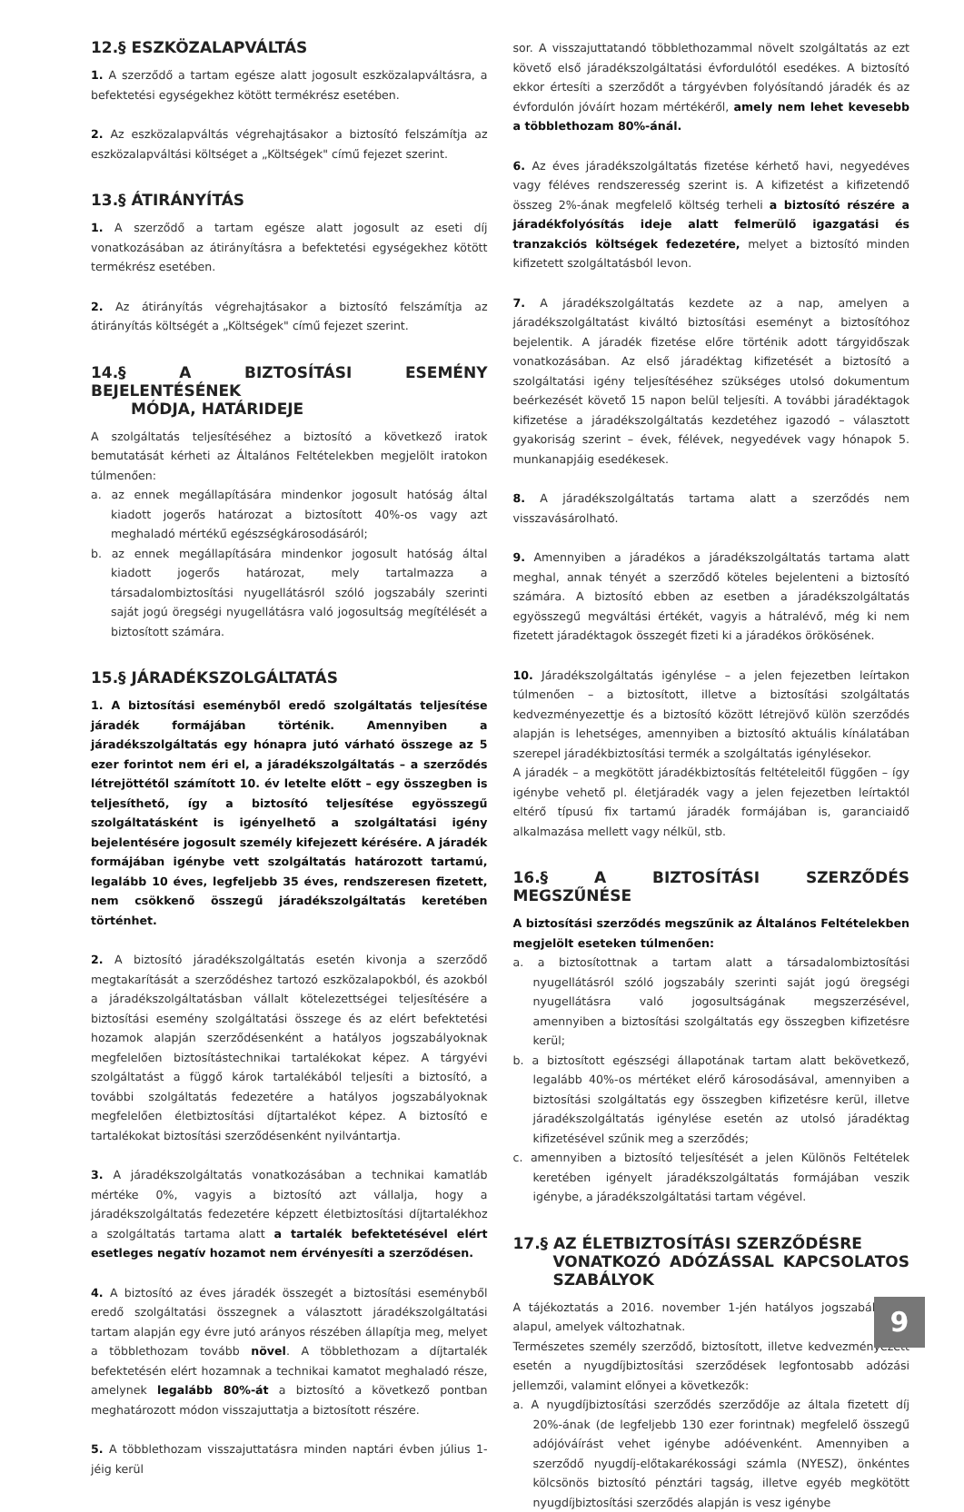12.§ ESZKÖZALAPVÁLTÁS
1. A szerződő a tartam egésze alatt jogosult eszközalapváltásra, a befektetési egységekhez kötött termékrész esetében.
2. Az eszközalapváltás végrehajtásakor a biztosító felszámítja az eszközalapváltási költséget a „Költségek" című fejezet szerint.
13.§ ÁTIRÁNYÍTÁS
1. A szerződő a tartam egésze alatt jogosult az eseti díj vonatkozásában az átirányításra a befektetési egységekhez kötött termékrész esetében.
2. Az átirányítás végrehajtásakor a biztosító felszámítja az átirányítás költségét a „Költségek" című fejezet szerint.
14.§ A BIZTOSÍTÁSI ESEMÉNY BEJELENTÉSÉNEK
MÓDJA, HATÁRIDEJE
A szolgáltatás teljesítéséhez a biztosító a következő iratok bemutatását kérheti az Általános Feltételekben megjelölt iratokon túlmenően:
a. az ennek megállapítására mindenkor jogosult hatóság által kiadott jogerős határozat a biztosított 40%-os vagy azt meghaladó mértékű egészségkárosodásáról;
b. az ennek megállapítására mindenkor jogosult hatóság által kiadott jogerős határozat, mely tartalmazza a társadalombiztosítási nyugellátásról szóló jogszabály szerinti saját jogú öregségi nyugellátásra való jogosultság megítélését a biztosított számára.
15.§ JÁRADÉKSZOLGÁLTATÁS
1. A biztosítási eseményből eredő szolgáltatás teljesítése járadék formájában történik. Amennyiben a járadékszolgáltatás egy hónapra jutó várható összege az 5 ezer forintot nem éri el, a járadékszolgáltatás – a szerződés létrejöttétől számított 10. év letelte előtt – egy összegben is teljesíthető, így a biztosító teljesítése egyösszegű szolgáltatásként is igényelhető a szolgáltatási igény bejelentésére jogosult személy kifejezett kérésére. A járadék formájában igénybe vett szolgáltatás határozott tartamú, legalább 10 éves, legfeljebb 35 éves, rendszeresen fizetett, nem csökkenő összegű járadékszolgáltatás keretében történhet.
2. A biztosító járadékszolgáltatás esetén kivonja a szerződő megtakarítását a szerződéshez tartozó eszközalapokból, és azokból a járadékszolgáltatásban vállalt kötelezettségei teljesítésére a biztosítási esemény szolgáltatási összege és az elért befektetési hozamok alapján szerződésenként a hatályos jogszabályoknak megfelelően biztosítástechnikai tartalékokat képez. A tárgyévi szolgáltatást a függő károk tartalékából teljesíti a biztosító, a további szolgáltatás fedezetére a hatályos jogszabályoknak megfelelően életbiztosítási díjtartalékot képez. A biztosító e tartalékokat biztosítási szerződésenként nyilvántartja.
3. A járadékszolgáltatás vonatkozásában a technikai kamatláb mértéke 0%, vagyis a biztosító azt vállalja, hogy a járadékszolgáltatás fedezetére képzett életbiztosítási díjtartalékhoz a szolgáltatás tartama alatt a tartalék befektetésével elért esetleges negatív hozamot nem érvényesíti a szerződésen.
4. A biztosító az éves járadék összegét a biztosítási eseményből eredő szolgáltatási összegnek a választott járadékszolgáltatási tartam alapján egy évre jutó arányos részében állapítja meg, melyet a többlethozam tovább növel. A többlethozam a díjtartalék befektetésén elért hozamnak a technikai kamatot meghaladó része, amelynek legalább 80%-át a biztosító a következő pontban meghatározott módon visszajuttatja a biztosított részére.
5. A többlethozam visszajuttatásra minden naptári évben július 1-jéig kerül
sor. A visszajuttatandó többlethozammal növelt szolgáltatás az ezt követő első járadékszolgáltatási évfordulótól esedékes. A biztosító ekkor értesíti a szerződőt a tárgyévben folyósítandó járadék és az évfordulón jóváírt hozam mértékéről, amely nem lehet kevesebb a többlethozam 80%-ánál.
6. Az éves járadékszolgáltatás fizetése kérhető havi, negyedéves vagy féléves rendszeresség szerint is. A kifizetést a kifizetendő összeg 2%-ának megfelelő költség terheli a biztosító részére a járadékfolyósítás ideje alatt felmerülő igazgatási és tranzakciós költségek fedezetére, melyet a biztosító minden kifizetett szolgáltatásból levon.
7. A járadékszolgáltatás kezdete az a nap, amelyen a járadékszolgáltatást kiváltó biztosítási eseményt a biztosítóhoz bejelentik. A járadék fizetése előre történik adott tárgyidőszak vonatkozásában. Az első járadéktag kifizetését a biztosító a szolgáltatási igény teljesítéséhez szükséges utolsó dokumentum beérkezését követő 15 napon belül teljesíti. A további járadéktagok kifizetése a járadékszolgáltatás kezdetéhez igazodó – választott gyakoriság szerint – évek, félévek, negyedévek vagy hónapok 5. munkanapjáig esedékesek.
8. A járadékszolgáltatás tartama alatt a szerződés nem visszavásárolható.
9. Amennyiben a járadékos a járadékszolgáltatás tartama alatt meghal, annak tényét a szerződő köteles bejelenteni a biztosító számára. A biztosító ebben az esetben a járadékszolgáltatás egyösszegű megváltási értékét, vagyis a hátralévő, még ki nem fizetett járadéktagok összegét fizeti ki a járadékos örökösének.
10. Járadékszolgáltatás igénylése – a jelen fejezetben leírtakon túlmenően – a biztosított, illetve a biztosítási szolgáltatás kedvezményezettje és a biztosító között létrejövő külön szerződés alapján is lehetséges, amennyiben a biztosító aktuális kínálatában szerepel járadékbiztosítási termék a szolgáltatás igénylésekor.
A járadék – a megkötött járadékbiztosítás feltételeitől függően – így igénybe vehető pl. életjáradék vagy a jelen fejezetben leírtaktól eltérő típusú fix tartamú járadék formájában is, garanciaidő alkalmazása mellett vagy nélkül, stb.
16.§ A BIZTOSÍTÁSI SZERZŐDÉS MEGSZŰNÉSE
A biztosítási szerződés megszűnik az Általános Feltételekben megjelölt eseteken túlmenően:
a. a biztosítottnak a tartam alatt a társadalombiztosítási nyugellátásról szóló jogszabály szerinti saját jogú öregségi nyugellátásra való jogosultságának megszerzésével, amennyiben a biztosítási szolgáltatás egy összegben kifizetésre kerül;
b. a biztosított egészségi állapotának tartam alatt bekövetkező, legalább 40%-os mértéket elérő károsodásával, amennyiben a biztosítási szolgáltatás egy összegben kifizetésre kerül, illetve járadékszolgáltatás igénylése esetén az utolsó járadéktag kifizetésével szűnik meg a szerződés;
c. amennyiben a biztosító teljesítését a jelen Különös Feltételek keretében igényelt járadékszolgáltatás formájában veszik igénybe, a járadékszolgáltatási tartam végével.
17.§ AZ ÉLETBIZTOSÍTÁSI SZERZŐDÉSRE
VONATKOZÓ ADÓZÁSSAL KAPCSOLATOS SZABÁLYOK
A tájékoztatás a 2016. november 1-jén hatályos jogszabályokon alapul, amelyek változhatnak.
Természetes személy szerződő, biztosított, illetve kedvezményezett esetén a nyugdíjbiztosítási szerződések legfontosabb adózási jellemzői, valamint előnyei a következők:
a. A nyugdíjbiztosítási szerződés szerződője az általa fizetett díj 20%-ának (de legfeljebb 130 ezer forintnak) megfelelő összegű adójóváírást vehet igénybe adóévenként. Amennyiben a szerződő nyugdíj-előtakarékossági számla (NYESZ), önkéntes kölcsönös biztosító pénztári tagság, illetve egyéb megkötött nyugdíjbiztosítási szerződés alapján is vesz igénybe
9